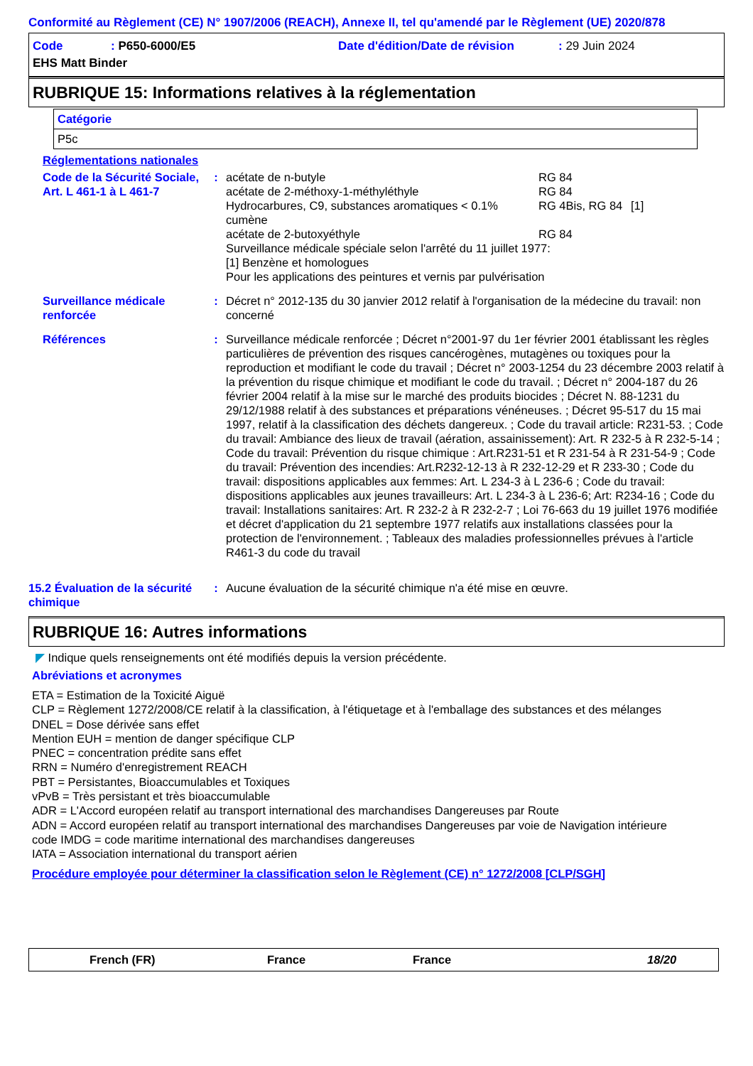Conformité au Règlement (CE) N° 1907/2006 (REACH), Annexe II, tel qu'amendé par le Règlement (UE) 2020/878
| Code | : P650-6000/E5 | Date d'édition/Date de révision | : 29 Juin 2024 |
| EHS Matt Binder | | | |
RUBRIQUE 15: Informations relatives à la réglementation
| Catégorie |
| P5c |
Réglementations nationales
Code de la Sécurité Sociale, Art. L 461-1 à L 461-7
:
| acétate de n-butyle | RG 84 | |
| acétate de 2-méthoxy-1-méthyléthyle | RG 84 | |
| Hydrocarbures, C9, substances aromatiques < 0.1% cumène | RG 4Bis, RG 84 | [1] |
| acétate de 2-butoxyéthyle | RG 84 | |
Surveillance médicale spéciale selon l'arrêté du 11 juillet 1977:
[1] Benzène et homologues
Pour les applications des peintures et vernis par pulvérisation
Surveillance médicale renforcée
: Décret n° 2012-135 du 30 janvier 2012 relatif à l'organisation de la médecine du travail: non concerné
Références : Surveillance médicale renforcée ; Décret n°2001-97 du 1er février 2001 établissant les règles particulières de prévention des risques cancérogènes, mutagènes ou toxiques pour la reproduction et modifiant le code du travail ; Décret n° 2003-1254 du 23 décembre 2003 relatif à la prévention du risque chimique et modifiant le code du travail. ; Décret n° 2004-187 du 26 février 2004 relatif à la mise sur le marché des produits biocides ; Décret N. 88-1231 du 29/12/1988 relatif à des substances et préparations vénéneuses. ; Décret 95-517 du 15 mai 1997, relatif à la classification des déchets dangereux. ; Code du travail article: R231-53. ; Code du travail: Ambiance des lieux de travail (aération, assainissement): Art. R 232-5 à R 232-5-14 ; Code du travail: Prévention du risque chimique : Art.R231-51 et R 231-54 à R 231-54-9 ; Code du travail: Prévention des incendies: Art.R232-12-13 à R 232-12-29 et R 233-30 ; Code du travail: dispositions applicables aux femmes: Art. L 234-3 à L 236-6 ; Code du travail: dispositions applicables aux jeunes travailleurs: Art. L 234-3 à L 236-6; Art: R234-16 ; Code du travail: Installations sanitaires: Art. R 232-2 à R 232-2-7 ; Loi 76-663 du 19 juillet 1976 modifiée et décret d'application du 21 septembre 1977 relatifs aux installations classées pour la protection de l'environnement. ; Tableaux des maladies professionnelles prévues à l'article R461-3 du code du travail
15.2 Évaluation de la sécurité chimique
: Aucune évaluation de la sécurité chimique n'a été mise en œuvre.
RUBRIQUE 16: Autres informations
◤ Indique quels renseignements ont été modifiés depuis la version précédente.
Abréviations et acronymes
ETA = Estimation de la Toxicité Aiguë
CLP = Règlement 1272/2008/CE relatif à la classification, à l'étiquetage et à l'emballage des substances et des mélanges
DNEL = Dose dérivée sans effet
Mention EUH = mention de danger spécifique CLP
PNEC = concentration prédite sans effet
RRN = Numéro d'enregistrement REACH
PBT = Persistantes, Bioaccumulables et Toxiques
vPvB = Très persistant et très bioaccumulable
ADR = L'Accord européen relatif au transport international des marchandises Dangereuses par Route
ADN = Accord européen relatif au transport international des marchandises Dangereuses par voie de Navigation intérieure
code IMDG = code maritime international des marchandises dangereuses
IATA = Association international du transport aérien
Procédure employée pour déterminer la classification selon le Règlement (CE) n° 1272/2008 [CLP/SGH]
French (FR) France France 18/20